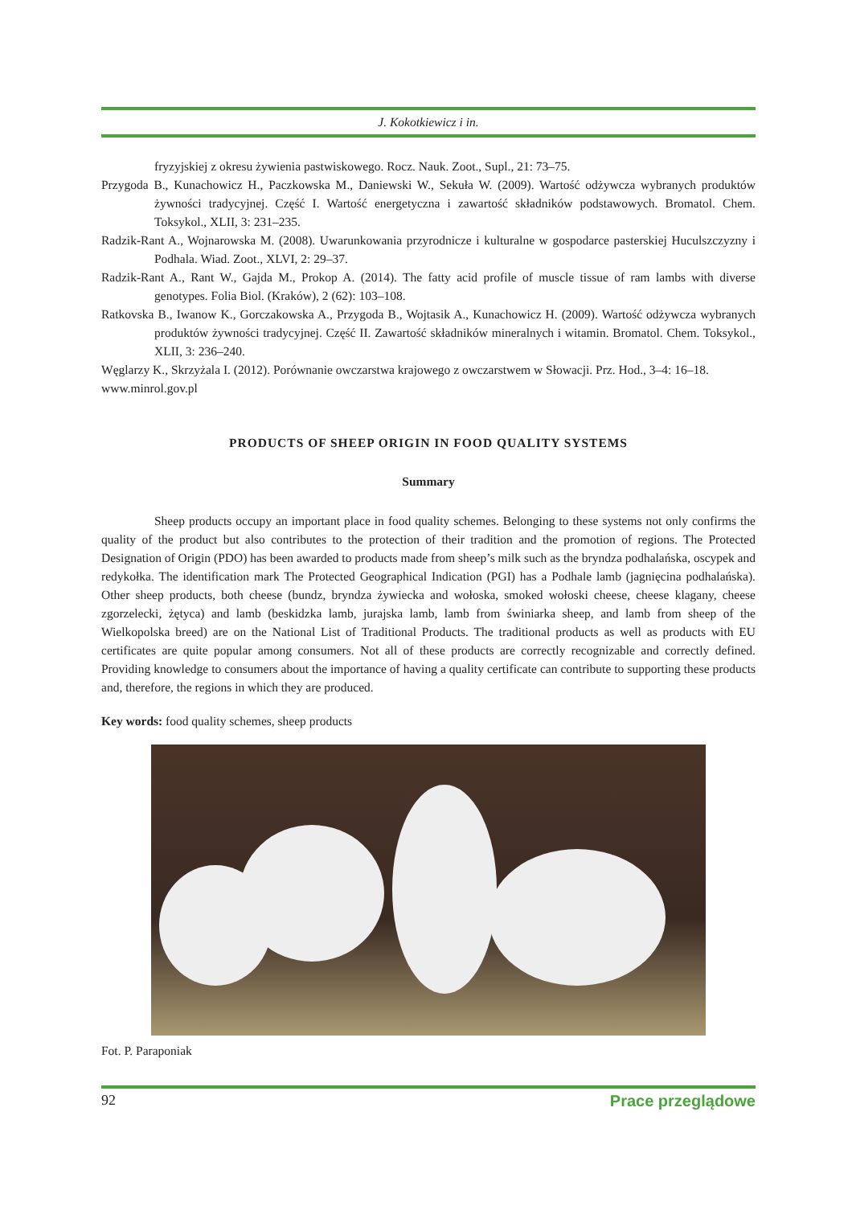J. Kokotkiewicz i in.
fryzyjskiej z okresu żywienia pastwiskowego. Rocz. Nauk. Zoot., Supl., 21: 73–75.
Przygoda B., Kunachowicz H., Paczkowska M., Daniewski W., Sekuła W. (2009). Wartość odżywcza wybranych produktów żywności tradycyjnej. Część I. Wartość energetyczna i zawartość składników podstawowych. Bromatol. Chem. Toksykol., XLII, 3: 231–235.
Radzik-Rant A., Wojnarowska M. (2008). Uwarunkowania przyrodnicze i kulturalne w gospodarce pasterskiej Huculszczyzny i Podhala. Wiad. Zoot., XLVI, 2: 29–37.
Radzik-Rant A., Rant W., Gajda M., Prokop A. (2014). The fatty acid profile of muscle tissue of ram lambs with diverse genotypes. Folia Biol. (Kraków), 2 (62): 103–108.
Ratkovska B., Iwanow K., Gorczakowska A., Przygoda B., Wojtasik A., Kunachowicz H. (2009). Wartość odżywcza wybranych produktów żywności tradycyjnej. Część II. Zawartość składników mineralnych i witamin. Bromatol. Chem. Toksykol., XLII, 3: 236–240.
Węglarzy K., Skrzyżala I. (2012). Porównanie owczarstwa krajowego z owczarstwem w Słowacji. Prz. Hod., 3–4: 16–18.
www.minrol.gov.pl
PRODUCTS OF SHEEP ORIGIN IN FOOD QUALITY SYSTEMS
Summary
Sheep products occupy an important place in food quality schemes. Belonging to these systems not only confirms the quality of the product but also contributes to the protection of their tradition and the promotion of regions. The Protected Designation of Origin (PDO) has been awarded to products made from sheep’s milk such as the bryndza podhalańska, oscypek and redykołka. The identification mark The Protected Geographical Indication (PGI) has a Podhale lamb (jagnięcina podhalańska). Other sheep products, both cheese (bundz, bryndza żywiecka and wołoska, smoked wołoski cheese, cheese klagany, cheese zgorzelecki, żętyca) and lamb (beskidzka lamb, jurajska lamb, lamb from świniarka sheep, and lamb from sheep of the Wielkopolska breed) are on the National List of Traditional Products. The traditional products as well as products with EU certificates are quite popular among consumers. Not all of these products are correctly recognizable and correctly defined. Providing knowledge to consumers about the importance of having a quality certificate can contribute to supporting these products and, therefore, the regions in which they are produced.
Key words: food quality schemes, sheep products
Fot. P. Paraponiak
92 Prace przeglądowe